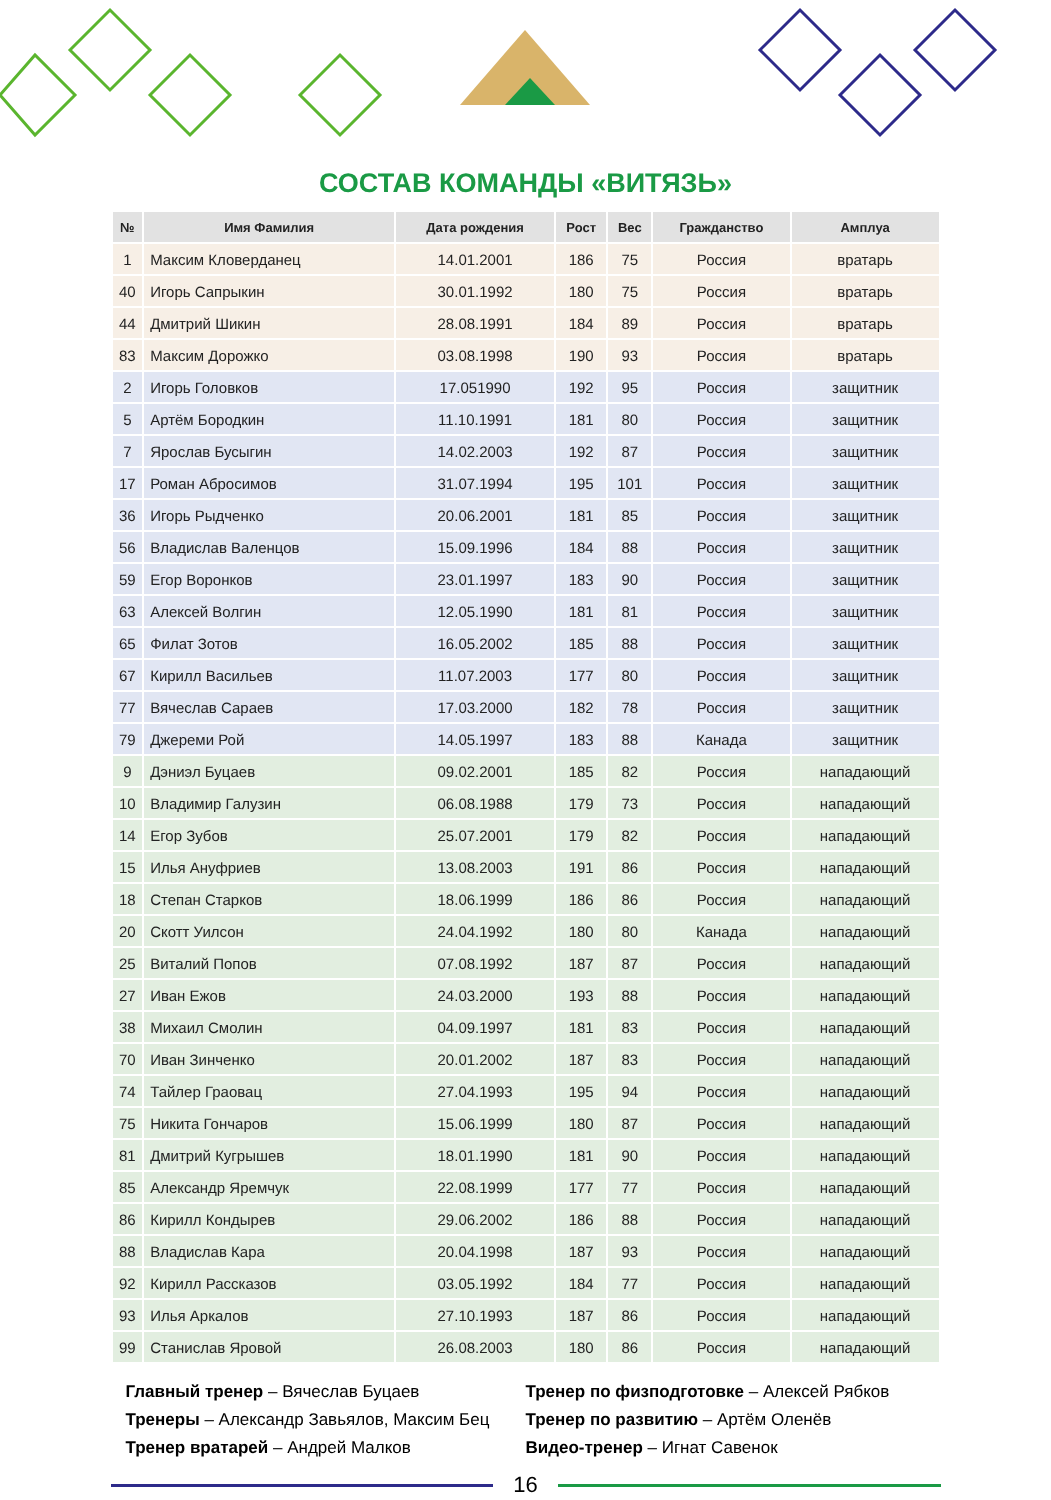СОСТАВ КОМАНДЫ «ВИТЯЗЬ»
| № | Имя Фамилия | Дата рождения | Рост | Вес | Гражданство | Амплуа |
| --- | --- | --- | --- | --- | --- | --- |
| 1 | Максим Кловерданец | 14.01.2001 | 186 | 75 | Россия | вратарь |
| 40 | Игорь Сапрыкин | 30.01.1992 | 180 | 75 | Россия | вратарь |
| 44 | Дмитрий Шикин | 28.08.1991 | 184 | 89 | Россия | вратарь |
| 83 | Максим Дорожко | 03.08.1998 | 190 | 93 | Россия | вратарь |
| 2 | Игорь Головков | 17.051990 | 192 | 95 | Россия | защитник |
| 5 | Артём Бородкин | 11.10.1991 | 181 | 80 | Россия | защитник |
| 7 | Ярослав Бусыгин | 14.02.2003 | 192 | 87 | Россия | защитник |
| 17 | Роман Абросимов | 31.07.1994 | 195 | 101 | Россия | защитник |
| 36 | Игорь Рыдченко | 20.06.2001 | 181 | 85 | Россия | защитник |
| 56 | Владислав Валенцов | 15.09.1996 | 184 | 88 | Россия | защитник |
| 59 | Егор Воронков | 23.01.1997 | 183 | 90 | Россия | защитник |
| 63 | Алексей Волгин | 12.05.1990 | 181 | 81 | Россия | защитник |
| 65 | Филат Зотов | 16.05.2002 | 185 | 88 | Россия | защитник |
| 67 | Кирилл Васильев | 11.07.2003 | 177 | 80 | Россия | защитник |
| 77 | Вячеслав Сараев | 17.03.2000 | 182 | 78 | Россия | защитник |
| 79 | Джереми Рой | 14.05.1997 | 183 | 88 | Канада | защитник |
| 9 | Дэниэл Буцаев | 09.02.2001 | 185 | 82 | Россия | нападающий |
| 10 | Владимир Галузин | 06.08.1988 | 179 | 73 | Россия | нападающий |
| 14 | Егор Зубов | 25.07.2001 | 179 | 82 | Россия | нападающий |
| 15 | Илья Ануфриев | 13.08.2003 | 191 | 86 | Россия | нападающий |
| 18 | Степан Старков | 18.06.1999 | 186 | 86 | Россия | нападающий |
| 20 | Скотт Уилсон | 24.04.1992 | 180 | 80 | Канада | нападающий |
| 25 | Виталий Попов | 07.08.1992 | 187 | 87 | Россия | нападающий |
| 27 | Иван Ежов | 24.03.2000 | 193 | 88 | Россия | нападающий |
| 38 | Михаил Смолин | 04.09.1997 | 181 | 83 | Россия | нападающий |
| 70 | Иван Зинченко | 20.01.2002 | 187 | 83 | Россия | нападающий |
| 74 | Тайлер Граовац | 27.04.1993 | 195 | 94 | Россия | нападающий |
| 75 | Никита Гончаров | 15.06.1999 | 180 | 87 | Россия | нападающий |
| 81 | Дмитрий Кугрышев | 18.01.1990 | 181 | 90 | Россия | нападающий |
| 85 | Александр Яремчук | 22.08.1999 | 177 | 77 | Россия | нападающий |
| 86 | Кирилл Кондырев | 29.06.2002 | 186 | 88 | Россия | нападающий |
| 88 | Владислав Кара | 20.04.1998 | 187 | 93 | Россия | нападающий |
| 92 | Кирилл Рассказов | 03.05.1992 | 184 | 77 | Россия | нападающий |
| 93 | Илья Аркалов | 27.10.1993 | 187 | 86 | Россия | нападающий |
| 99 | Станислав Яровой | 26.08.2003 | 180 | 86 | Россия | нападающий |
Главный тренер – Вячеслав Буцаев
Тренеры – Александр Завьялов, Максим Бец
Тренер вратарей – Андрей Малков
Тренер по физподготовке – Алексей Рябков
Тренер по развитию – Артём Оленёв
Видео-тренер – Игнат Савенок
16